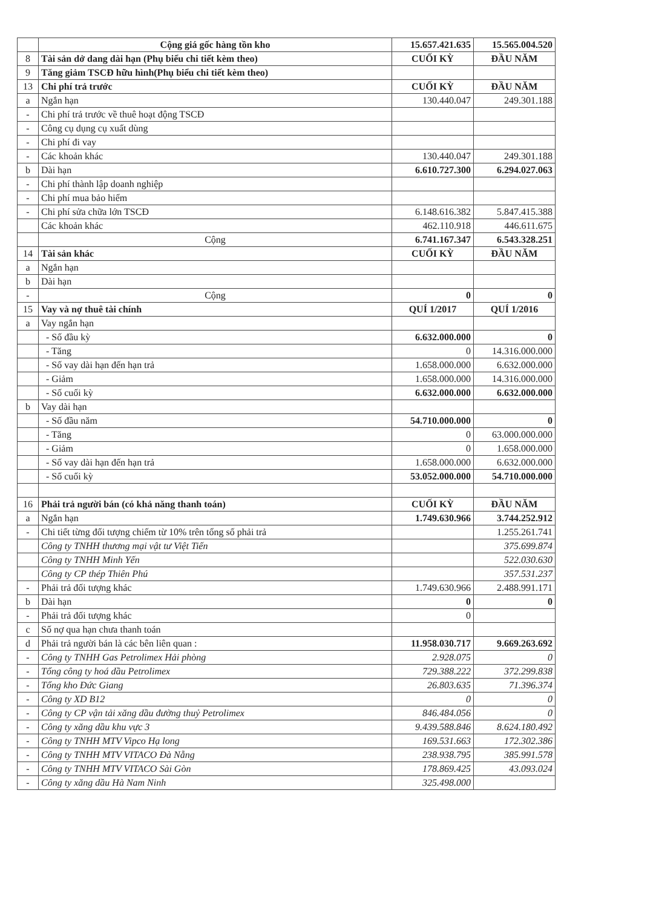| | Cộng giá gốc hàng tồn kho | 15.657.421.635 | 15.565.004.520 |
| 8 | Tài sản dở dang dài hạn (Phụ biểu chi tiết kèm theo) | CUỐI KỲ | ĐẦU NĂM |
| 9 | Tăng giảm TSCĐ hữu hình(Phụ biểu chi tiết kèm theo) | | |
| 13 | Chi phí trả trước | CUỐI KỲ | ĐẦU NĂM |
| a | Ngắn hạn | 130.440.047 | 249.301.188 |
| - | Chi phí trả trước về thuê hoạt động TSCĐ | | |
| - | Công cụ dụng cụ xuất dùng | | |
| - | Chi phí đi vay | | |
| - | Các khoản khác | 130.440.047 | 249.301.188 |
| b | Dài hạn | 6.610.727.300 | 6.294.027.063 |
| - | Chi phí thành lập doanh nghiệp | | |
| - | Chi phí mua bảo hiểm | | |
| - | Chi phí sửa chữa lớn TSCĐ | 6.148.616.382 | 5.847.415.388 |
| | Các khoản khác | 462.110.918 | 446.611.675 |
| | Cộng | 6.741.167.347 | 6.543.328.251 |
| 14 | Tài sản khác | CUỐI KỲ | ĐẦU NĂM |
| a | Ngắn hạn | | |
| b | Dài hạn | | |
| - | Cộng | 0 | 0 |
| 15 | Vay và nợ thuê tài chính | QUÍ 1/2017 | QUÍ 1/2016 |
| a | Vay ngắn hạn | | |
| | - Số đầu kỳ | 6.632.000.000 | 0 |
| | - Tăng | 0 | 14.316.000.000 |
| | - Số vay dài hạn đến hạn trả | 1.658.000.000 | 6.632.000.000 |
| | - Giảm | 1.658.000.000 | 14.316.000.000 |
| | - Số cuối kỳ | 6.632.000.000 | 6.632.000.000 |
| b | Vay dài hạn | | |
| | - Số đầu năm | 54.710.000.000 | 0 |
| | - Tăng | 0 | 63.000.000.000 |
| | - Giảm | 0 | 1.658.000.000 |
| | - Số vay dài hạn đến hạn trả | 1.658.000.000 | 6.632.000.000 |
| | - Số cuối kỳ | 53.052.000.000 | 54.710.000.000 |
| 16 | Phải trả người bán (có khả năng thanh toán) | CUỐI KỲ | ĐẦU NĂM |
| a | Ngắn hạn | 1.749.630.966 | 3.744.252.912 |
| - | Chi tiết từng đối tượng chiếm từ 10% trên tổng số phải trả | | 1.255.261.741 |
| | Công ty TNHH thương mại vật tư Việt Tiến | | 375.699.874 |
| | Công ty TNHH Minh Yến | | 522.030.630 |
| | Công ty CP thép Thiên Phú | | 357.531.237 |
| - | Phải trả đối tượng khác | 1.749.630.966 | 2.488.991.171 |
| b | Dài hạn | 0 | 0 |
| - | Phải trả đối tượng khác | 0 | |
| c | Số nợ qua hạn chưa thanh toán | | |
| d | Phải trả người bán là các bên liên quan : | 11.958.030.717 | 9.669.263.692 |
| - | Công ty TNHH Gas Petrolimex Hải phòng | 2.928.075 | 0 |
| - | Tổng công ty hoá dầu Petrolimex | 729.388.222 | 372.299.838 |
| - | Tổng kho Đức Giang | 26.803.635 | 71.396.374 |
| - | Công ty XD B12 | 0 | 0 |
| - | Công ty CP vận tải xăng dầu đường thuỷ Petrolimex | 846.484.056 | 0 |
| - | Công ty xăng dầu khu vực 3 | 9.439.588.846 | 8.624.180.492 |
| - | Công ty TNHH MTV Vipco Hạ long | 169.531.663 | 172.302.386 |
| - | Công ty TNHH MTV VITACO Đà Nẵng | 238.938.795 | 385.991.578 |
| - | Công ty TNHH MTV VITACO Sài Gòn | 178.869.425 | 43.093.024 |
| - | Công ty xăng dầu Hà Nam Ninh | 325.498.000 | |